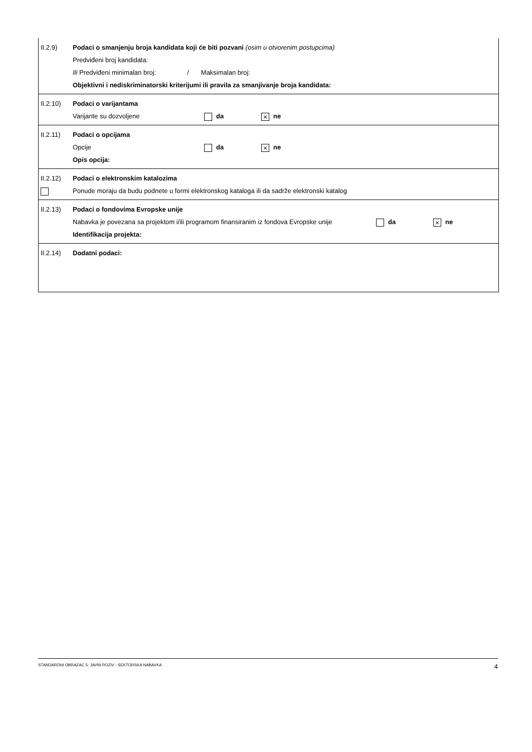II.2.9) Podaci o smanjenju broja kandidata koji će biti pozvani (osim u otvorenim postupcima)
Predviđeni broj kandidata:
Ili Predviđeni minimalan broj: / Maksimalan broj:
Objektivni i nediskriminatorski kriterijumi ili pravila za smanjivanje broja kandidata:
II.2.10) Podaci o varijantama
Varijante su dozvoljene da
× ne
II.2.11) Podaci o opcijama
Opcije da
× ne
Opis opcija:
II.2.12) Podaci o elektronskim katalozima
Ponude moraju da budu podnete u formi elektronskog kataloga ili da sadrže elektronski katalog
II.2.13) Podaci o fondovima Evropske unije
Nabavka je povezana sa projektom i/ili programom finansiranim iz fondova Evropske unije
da
× ne
Identifikacija projekta:
II.2.14) Dodatni podaci:
STANDARDNI OBRAZAC 5: JAVNI POZIV - SEKTORSKA NABAVKA 4